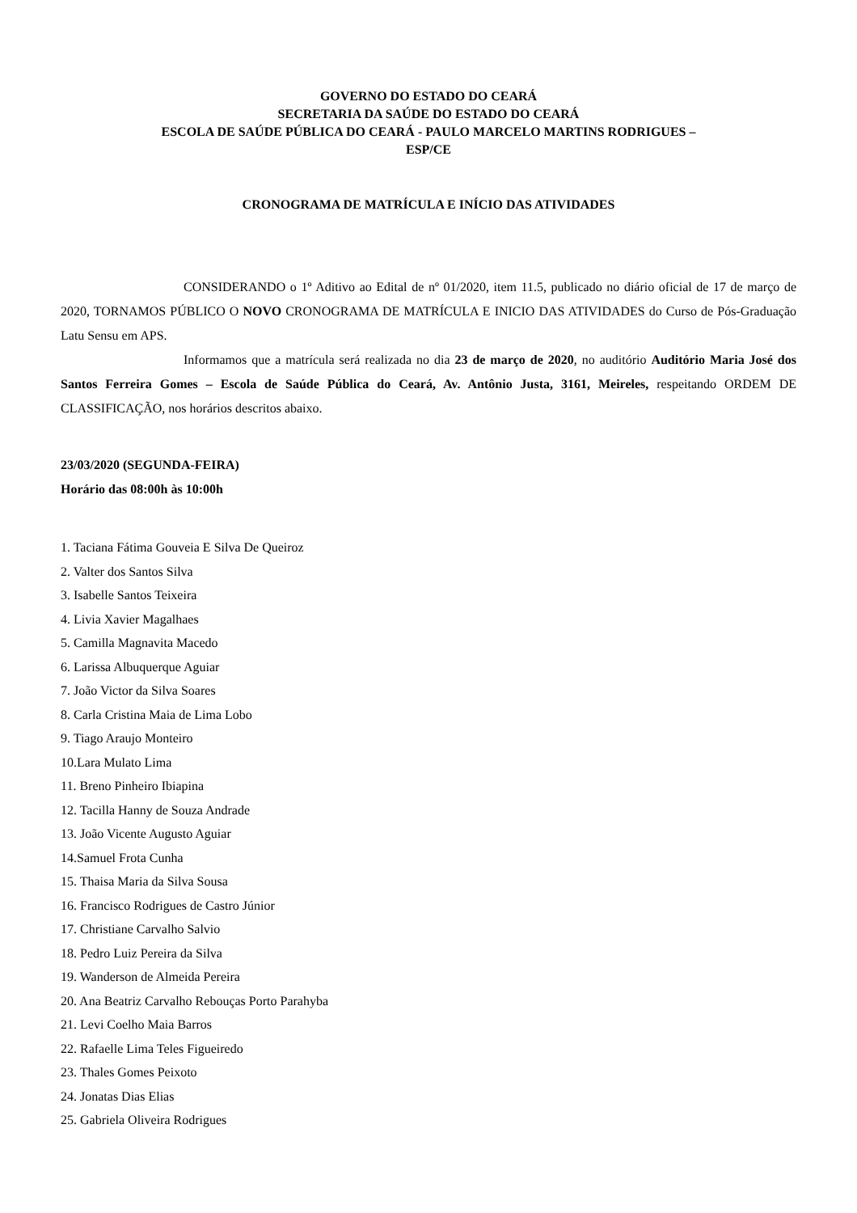GOVERNO DO ESTADO DO CEARÁ
SECRETARIA DA SAÚDE DO ESTADO DO CEARÁ
ESCOLA DE SAÚDE PÚBLICA DO CEARÁ - PAULO MARCELO MARTINS RODRIGUES –
ESP/CE
CRONOGRAMA DE MATRÍCULA E INÍCIO DAS ATIVIDADES
CONSIDERANDO o 1º Aditivo ao Edital de nº 01/2020, item 11.5, publicado no diário oficial de 17 de março de 2020, TORNAMOS PÚBLICO O NOVO CRONOGRAMA DE MATRÍCULA E INICIO DAS ATIVIDADES do Curso de Pós-Graduação Latu Sensu em APS.
Informamos que a matrícula será realizada no dia 23 de março de 2020, no auditório Auditório Maria José dos Santos Ferreira Gomes – Escola de Saúde Pública do Ceará, Av. Antônio Justa, 3161, Meireles, respeitando ORDEM DE CLASSIFICAÇÃO, nos horários descritos abaixo.
23/03/2020 (SEGUNDA-FEIRA)
Horário das 08:00h às 10:00h
1. Taciana Fátima Gouveia E Silva De Queiroz
2. Valter dos Santos Silva
3. Isabelle Santos Teixeira
4. Livia Xavier Magalhaes
5. Camilla Magnavita Macedo
6. Larissa Albuquerque Aguiar
7. João Victor da Silva Soares
8. Carla Cristina Maia de Lima Lobo
9. Tiago Araujo Monteiro
10.Lara Mulato Lima
11. Breno Pinheiro Ibiapina
12. Tacilla Hanny de Souza Andrade
13. João Vicente Augusto Aguiar
14.Samuel Frota Cunha
15. Thaisa Maria da Silva Sousa
16. Francisco Rodrigues de Castro Júnior
17. Christiane Carvalho Salvio
18. Pedro Luiz Pereira da Silva
19. Wanderson de Almeida Pereira
20. Ana Beatriz Carvalho Rebouças Porto Parahyba
21. Levi Coelho Maia Barros
22. Rafaelle Lima Teles Figueiredo
23. Thales Gomes Peixoto
24. Jonatas Dias Elias
25. Gabriela Oliveira Rodrigues